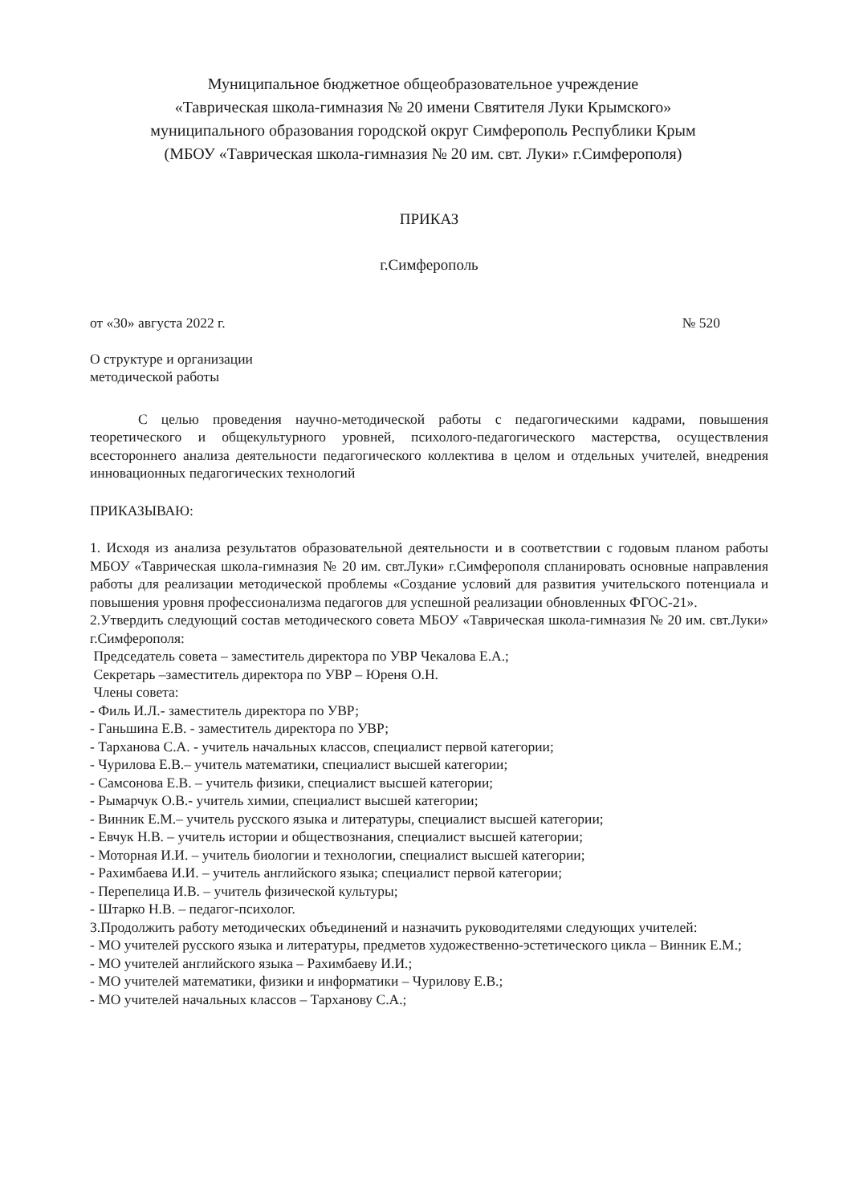Муниципальное бюджетное общеобразовательное учреждение
«Таврическая школа-гимназия № 20 имени Святителя Луки Крымского»
муниципального образования городской округ Симферополь Республики Крым
(МБОУ «Таврическая школа-гимназия № 20 им. свт. Луки» г.Симферополя)
ПРИКАЗ
г.Симферополь
от «30» августа 2022 г. № 520
О структуре и организации
методической работы
С целью проведения научно-методической работы с педагогическими кадрами, повышения теоретического и общекультурного уровней, психолого-педагогического мастерства, осуществления всестороннего анализа деятельности педагогического коллектива в целом и отдельных учителей, внедрения инновационных педагогических технологий
ПРИКАЗЫВАЮ:
1. Исходя из анализа результатов образовательной деятельности и в соответствии с годовым планом работы МБОУ «Таврическая школа-гимназия № 20 им. свт.Луки» г.Симферополя спланировать основные направления работы для реализации методической проблемы «Создание условий для развития учительского потенциала и повышения уровня профессионализма педагогов для успешной реализации обновленных ФГОС-21».
2.Утвердить следующий состав методического совета МБОУ «Таврическая школа-гимназия № 20 им. свт.Луки» г.Симферополя:
Председатель совета – заместитель директора по УВР Чекалова Е.А.;
Секретарь –заместитель директора по УВР – Юреня О.Н.
Члены совета:
- Филь И.Л.- заместитель директора по УВР;
- Ганьшина Е.В. - заместитель директора по УВР;
- Тарханова С.А. - учитель начальных классов, специалист первой категории;
- Чурилова Е.В.– учитель математики, специалист высшей категории;
- Самсонова Е.В. – учитель физики, специалист высшей категории;
- Рымарчук О.В.- учитель химии, специалист высшей категории;
- Винник Е.М.– учитель русского языка и литературы, специалист высшей категории;
- Евчук Н.В. – учитель истории и обществознания, специалист высшей категории;
- Моторная И.И. – учитель биологии и технологии, специалист высшей категории;
- Рахимбаева И.И. – учитель английского языка; специалист первой категории;
- Перепелица И.В. – учитель физической культуры;
- Штарко Н.В. – педагог-психолог.
3.Продолжить работу методических объединений и назначить руководителями следующих учителей:
- МО учителей русского языка и литературы, предметов художественно-эстетического цикла – Винник Е.М.;
- МО учителей английского языка – Рахимбаеву И.И.;
- МО учителей математики, физики и информатики – Чурилову Е.В.;
- МО учителей начальных классов – Тарханову С.А.;